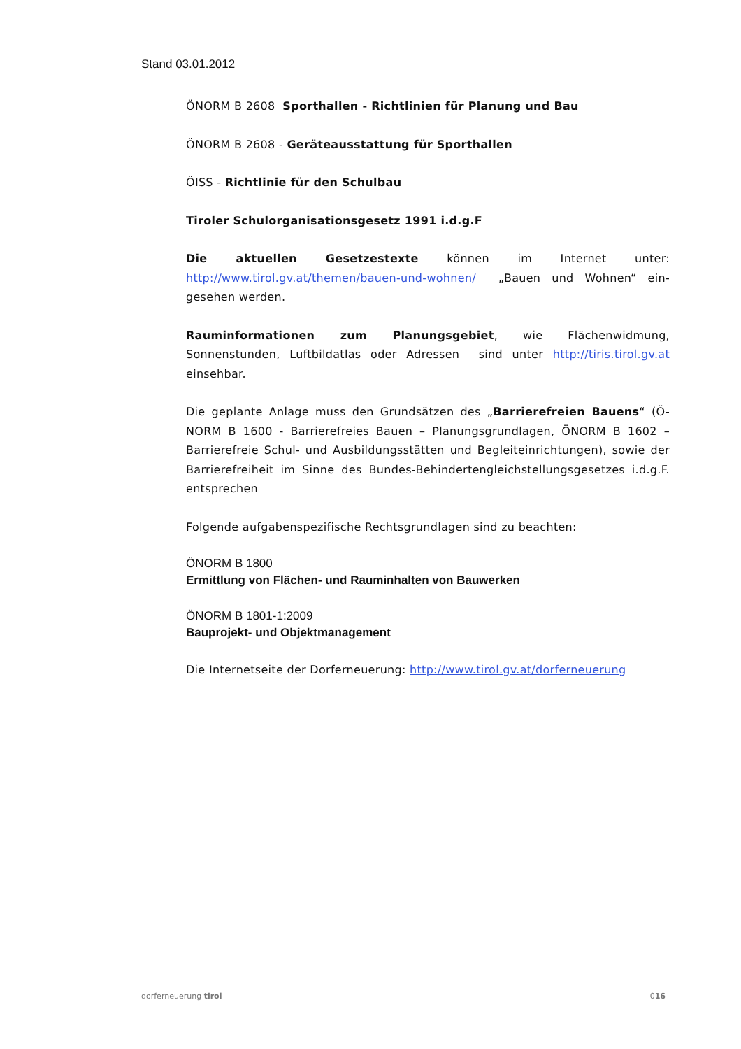Stand 03.01.2012
ÖNORM B 2608 Sporthallen - Richtlinien für Planung und Bau
ÖNORM B 2608 - Geräteausstattung für Sporthallen
ÖISS - Richtlinie für den Schulbau
Tiroler Schulorganisationsgesetz 1991 i.d.g.F
Die aktuellen Gesetzestexte können im Internet unter: http://www.tirol.gv.at/themen/bauen-und-wohnen/ „Bauen und Wohnen“ ein-gesehen werden.
Rauminformationen zum Planungsgebiet, wie Flächenwidmung, Sonnenstunden, Luftbildatlas oder Adressen sind unter http://tiris.tirol.gv.at einsehbar.
Die geplante Anlage muss den Grundsätzen des „Barrierefreien Bauens“ (Ö-NORM B 1600 - Barrierefreies Bauen – Planungsgrundlagen, ÖNORM B 1602 – Barrierefreie Schul- und Ausbildungsstätten und Begleiteinrichtungen), sowie der Barrierefreiheit im Sinne des Bundes-Behindertengleichstellungsgesetzes i.d.g.F. entsprechen
Folgende aufgabenspezifische Rechtsgrundlagen sind zu beachten:
ÖNORM B 1800
Ermittlung von Flächen- und Rauminhalten von Bauwerken
ÖNORM B 1801-1:2009
Bauprojekt- und Objektmanagement
Die Internetseite der Dorferneuerung: http://www.tirol.gv.at/dorferneuerung
dorferneuerung tirol 016